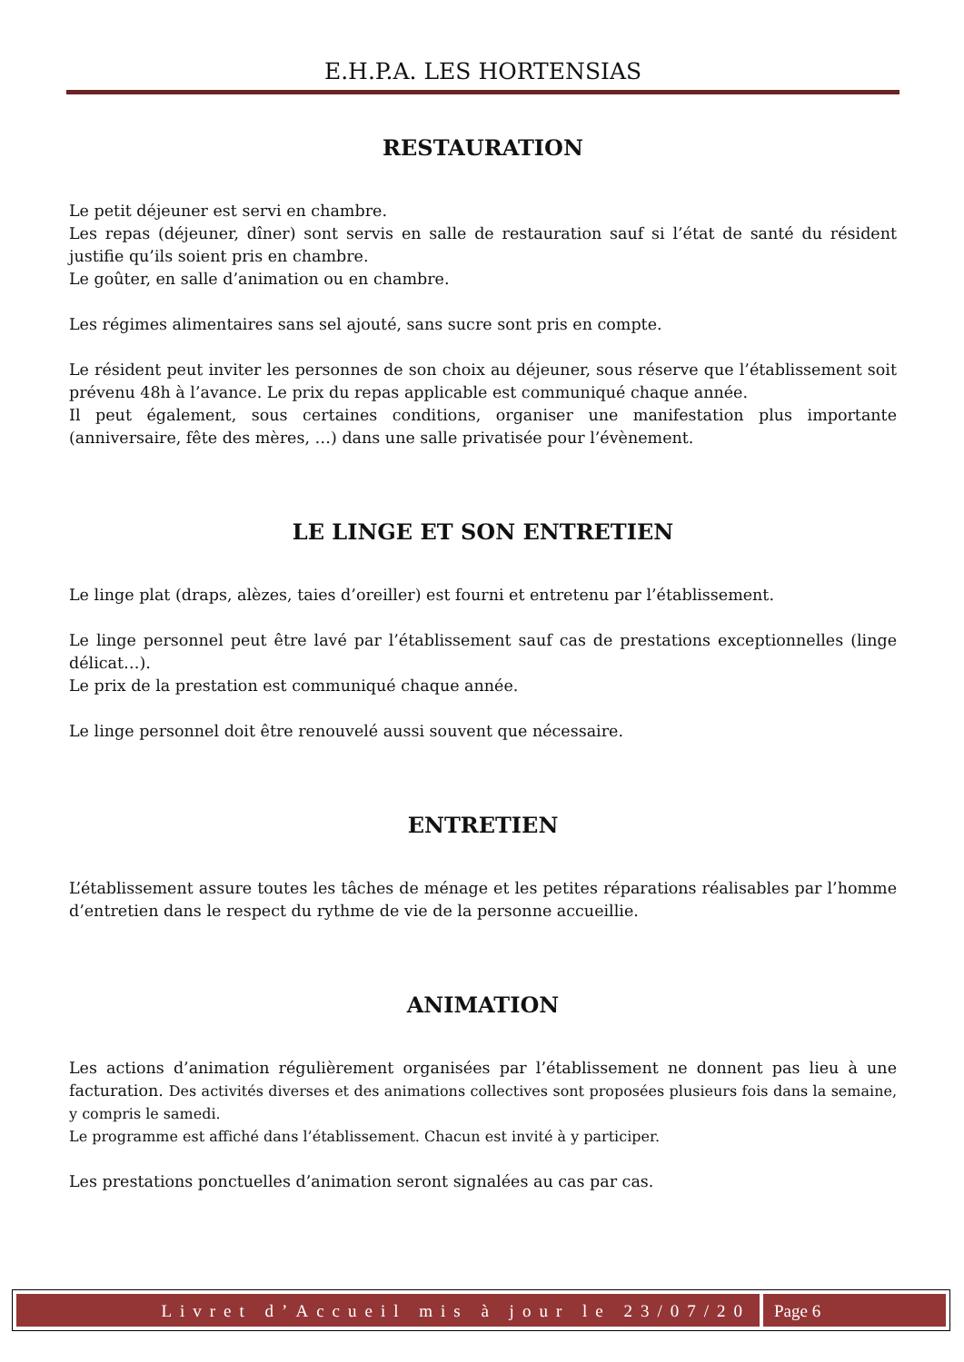E.H.P.A. LES HORTENSIAS
RESTAURATION
Le petit déjeuner est servi en chambre.
Les repas (déjeuner, dîner) sont servis en salle de restauration sauf si l’état de santé du résident justifie qu’ils soient pris en chambre.
Le goûter, en salle d’animation ou en chambre.
Les régimes alimentaires sans sel ajouté, sans sucre sont pris en compte.
Le résident peut inviter les personnes de son choix au déjeuner, sous réserve que l’établissement soit prévenu 48h à l’avance. Le prix du repas applicable est communiqué chaque année.
Il peut également, sous certaines conditions, organiser une manifestation plus importante (anniversaire, fête des mères, …) dans une salle privatisée pour l’évènement.
LE LINGE ET SON ENTRETIEN
Le linge plat (draps, alèzes, taies d’oreiller) est fourni et entretenu par l’établissement.
Le linge personnel peut être lavé par l’établissement sauf cas de prestations exceptionnelles (linge délicat…).
Le prix de la prestation est communiqué chaque année.
Le linge personnel doit être renouvelé aussi souvent que nécessaire.
ENTRETIEN
L’établissement assure toutes les tâches de ménage et les petites réparations réalisables par l’homme d’entretien dans le respect du rythme de vie de la personne accueillie.
ANIMATION
Les actions d’animation régulièrement organisées par l’établissement ne donnent pas lieu à une facturation. Des activités diverses et des animations collectives sont proposées plusieurs fois dans la semaine, y compris le samedi.
Le programme est affiché dans l’établissement. Chacun est invité à y participer.
Les prestations ponctuelles d’animation seront signalées au cas par cas.
Livret d’Accueil mis à jour le 23/07/20
Page 6